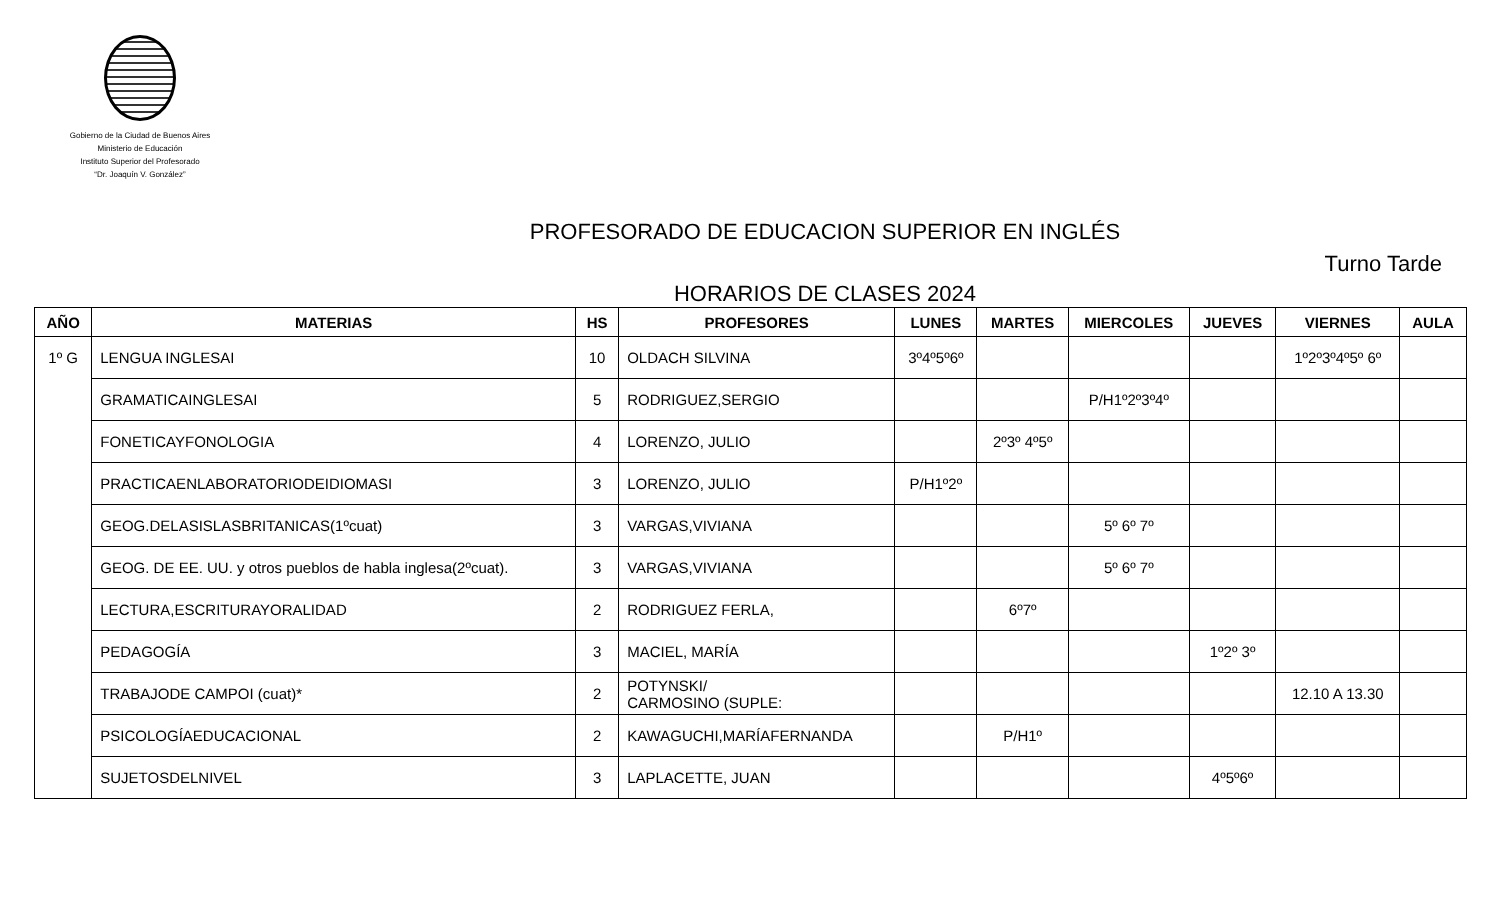Gobierno de la Ciudad de Buenos Aires
Ministerio de Educación
Instituto Superior del Profesorado
“Dr. Joaquín V. González”
PROFESORADO DE EDUCACION SUPERIOR EN INGLÉS
Turno Tarde
HORARIOS DE CLASES 2024
| AÑO | MATERIAS | HS | PROFESORES | LUNES | MARTES | MIERCOLES | JUEVES | VIERNES | AULA |
| --- | --- | --- | --- | --- | --- | --- | --- | --- | --- |
| 1º G | LENGUA INGLESAI | 10 | OLDACH SILVINA | 3º4º5º6º | | | | 1º2º3º4º5º 6º | |
| | GRAMATICAINGLESAI | 5 | RODRIGUEZ,SERGIO | | | P/H1º2º3º4º | | | |
| | FONETICAYFONOLOGIA | 4 | LORENZO, JULIO | | 2º3º 4º5º | | | | |
| | PRACTICAENLABORATORIODEIDIOMASI | 3 | LORENZO, JULIO | P/H1º2º | | | | | |
| | GEOG.DELASISLASBRITANICAS(1ºcuat) | 3 | VARGAS,VIVIANA | | | 5º 6º 7º | | | |
| | GEOG. DE EE. UU. y otros pueblos de habla inglesa(2ºcuat). | 3 | VARGAS,VIVIANA | | | 5º 6º 7º | | | |
| | LECTURA,ESCRITURAYORALIDAD | 2 | RODRIGUEZ FERLA, | | 6º7º | | | | |
| | PEDAGOGÍA | 3 | MACIEL, MARÍA | | | | 1º2º 3º | | |
| | TRABAJODE CAMPOI (cuat)* | 2 | POTYNSKI/ CARMOSINO (SUPLE: | | | | | 12.10 A 13.30 | |
| | PSICOLOGÍAEDUCACIONAL | 2 | KAWAGUCHI,MARÍAFERNANDA | | P/H1º | | | | |
| | SUJETOSDELNIVEL | 3 | LAPLACETTE, JUAN | | | | 4º5º6º | | |